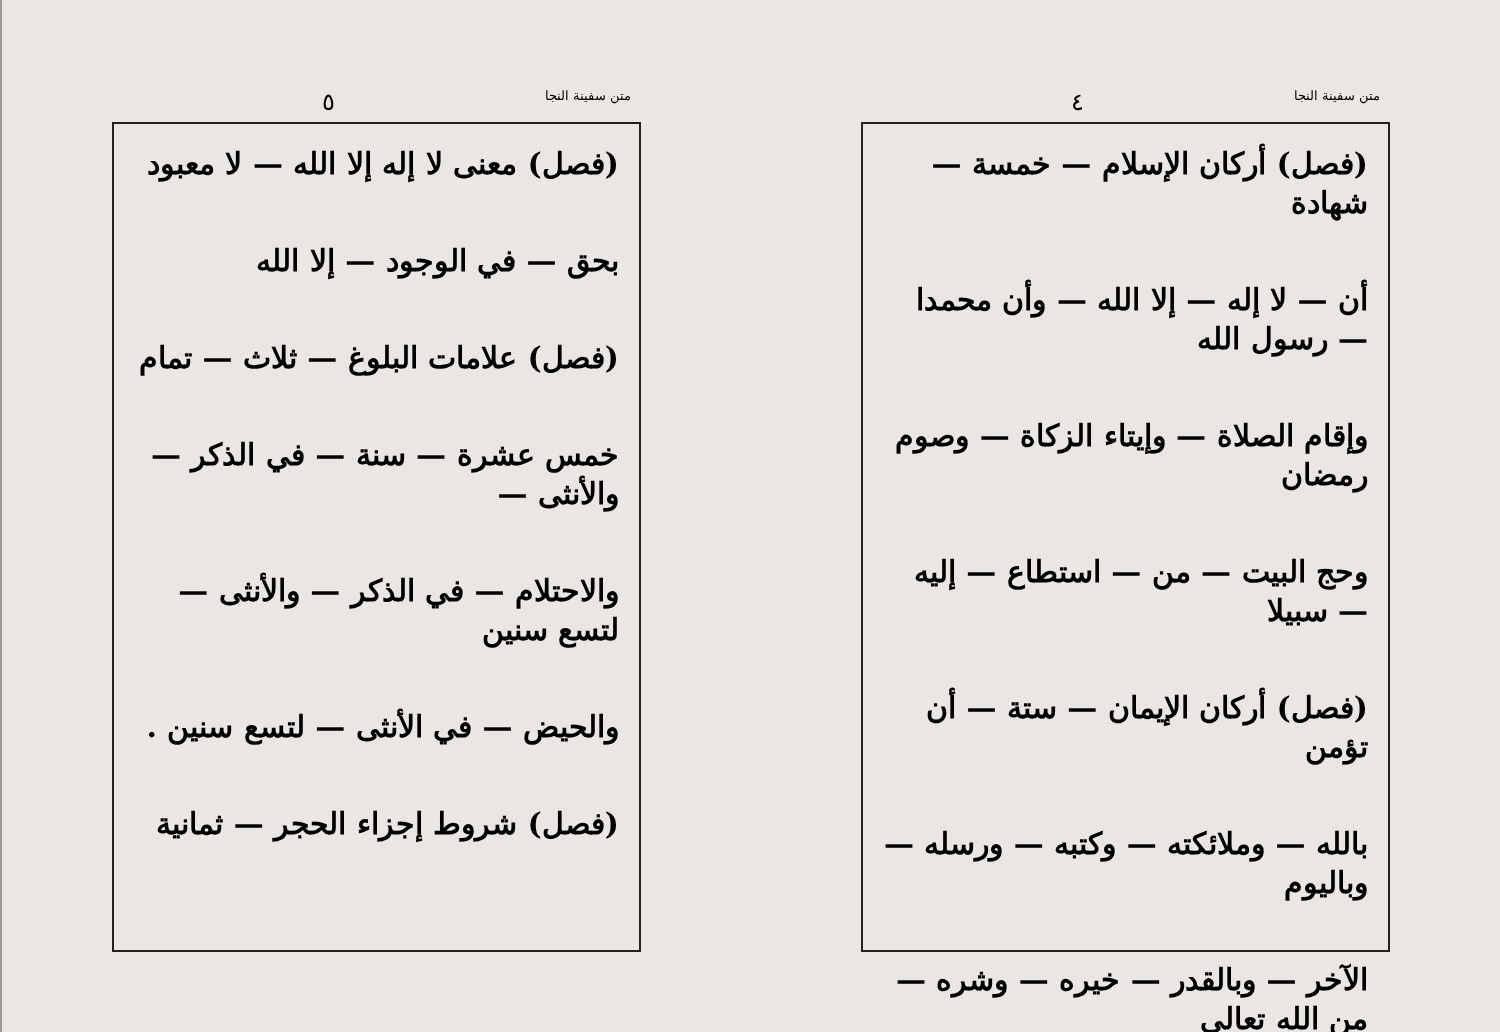متن سفينة النجا ٥
(فصل) معنى لا إله إلا الله — لا معبود
بحق — في الوجود — إلا الله
(فصل) علامات البلوغ — ثلاث — تمام
خمس عشرة — سنة — في الذكر — والأنثى —
والاحتلام — في الذكر — والأنثى — لتسع سنين
والحيض — في الأنثى — لتسع سنين .
(فصل) شروط إجزاء الحجر — ثمانية
متن سفينة النجا ٤
(فصل) أركان الإسلام — خمسة — شهادة
أن — لا إله — إلا الله — وأن محمدا — رسول الله
وإقام الصلاة — وإيتاء الزكاة — وصوم رمضان
وحج البيت — من — استطاع — إليه — سبيلا
(فصل) أركان الإيمان — ستة — أن تؤمن
بالله — وملائكته — وكتبه — ورسله — وباليوم
الآخر — وبالقدر — خيره — وشره — من الله تعالى